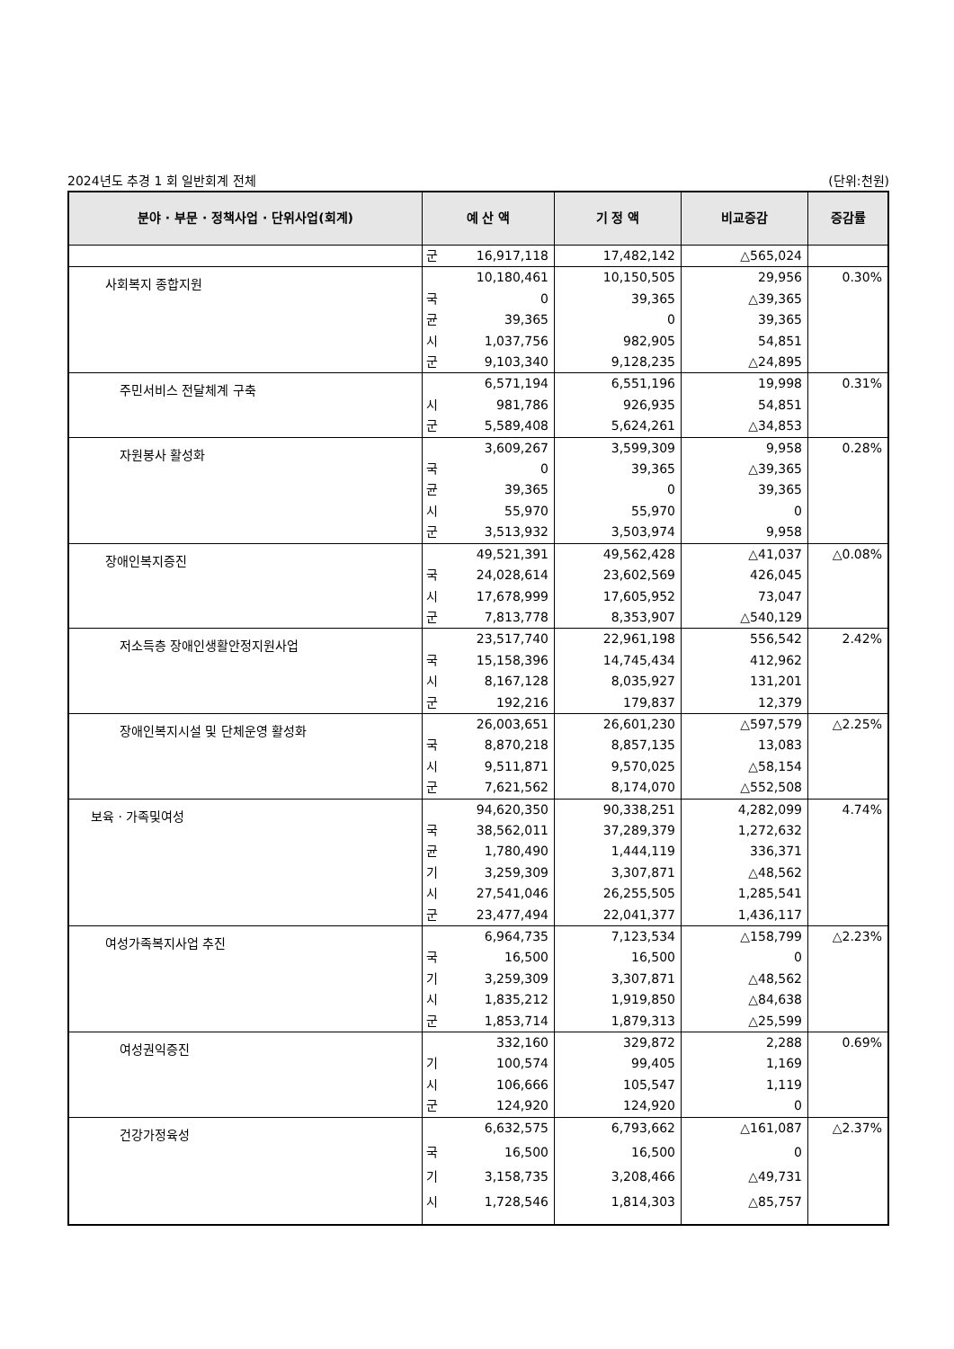2024년도 추경 1 회 일반회계 전체 (단위:천원)
| 분야 · 부문 · 정책사업 · 단위사업(회계) | 예 산 액 | | 기 정 액 | 비교증감 | 증감률 |
| --- | --- | --- | --- | --- | --- |
| | 군 | 16,917,118 | 17,482,142 | △565,024 | |
| 사회복지 종합지원 | | 10,180,461 | 10,150,505 | 29,956 | 0.30% |
| | 국 | 0 | 39,365 | △39,365 | |
| | 균 | 39,365 | 0 | 39,365 | |
| | 시 | 1,037,756 | 982,905 | 54,851 | |
| | 군 | 9,103,340 | 9,128,235 | △24,895 | |
| 주민서비스 전달체계 구축 | | 6,571,194 | 6,551,196 | 19,998 | 0.31% |
| | 시 | 981,786 | 926,935 | 54,851 | |
| | 군 | 5,589,408 | 5,624,261 | △34,853 | |
| 자원봉사 활성화 | | 3,609,267 | 3,599,309 | 9,958 | 0.28% |
| | 국 | 0 | 39,365 | △39,365 | |
| | 균 | 39,365 | 0 | 39,365 | |
| | 시 | 55,970 | 55,970 | 0 | |
| | 군 | 3,513,932 | 3,503,974 | 9,958 | |
| 장애인복지증진 | | 49,521,391 | 49,562,428 | △41,037 | △0.08% |
| | 국 | 24,028,614 | 23,602,569 | 426,045 | |
| | 시 | 17,678,999 | 17,605,952 | 73,047 | |
| | 군 | 7,813,778 | 8,353,907 | △540,129 | |
| 저소득층 장애인생활안정지원사업 | | 23,517,740 | 22,961,198 | 556,542 | 2.42% |
| | 국 | 15,158,396 | 14,745,434 | 412,962 | |
| | 시 | 8,167,128 | 8,035,927 | 131,201 | |
| | 군 | 192,216 | 179,837 | 12,379 | |
| 장애인복지시설 및 단체운영 활성화 | | 26,003,651 | 26,601,230 | △597,579 | △2.25% |
| | 국 | 8,870,218 | 8,857,135 | 13,083 | |
| | 시 | 9,511,871 | 9,570,025 | △58,154 | |
| | 군 | 7,621,562 | 8,174,070 | △552,508 | |
| 보육 · 가족및여성 | | 94,620,350 | 90,338,251 | 4,282,099 | 4.74% |
| | 국 | 38,562,011 | 37,289,379 | 1,272,632 | |
| | 균 | 1,780,490 | 1,444,119 | 336,371 | |
| | 기 | 3,259,309 | 3,307,871 | △48,562 | |
| | 시 | 27,541,046 | 26,255,505 | 1,285,541 | |
| | 군 | 23,477,494 | 22,041,377 | 1,436,117 | |
| 여성가족복지사업 추진 | | 6,964,735 | 7,123,534 | △158,799 | △2.23% |
| | 국 | 16,500 | 16,500 | 0 | |
| | 기 | 3,259,309 | 3,307,871 | △48,562 | |
| | 시 | 1,835,212 | 1,919,850 | △84,638 | |
| | 군 | 1,853,714 | 1,879,313 | △25,599 | |
| 여성권익증진 | | 332,160 | 329,872 | 2,288 | 0.69% |
| | 기 | 100,574 | 99,405 | 1,169 | |
| | 시 | 106,666 | 105,547 | 1,119 | |
| | 군 | 124,920 | 124,920 | 0 | |
| 건강가정육성 | | 6,632,575 | 6,793,662 | △161,087 | △2.37% |
| | 국 | 16,500 | 16,500 | 0 | |
| | 기 | 3,158,735 | 3,208,466 | △49,731 | |
| | 시 | 1,728,546 | 1,814,303 | △85,757 | |